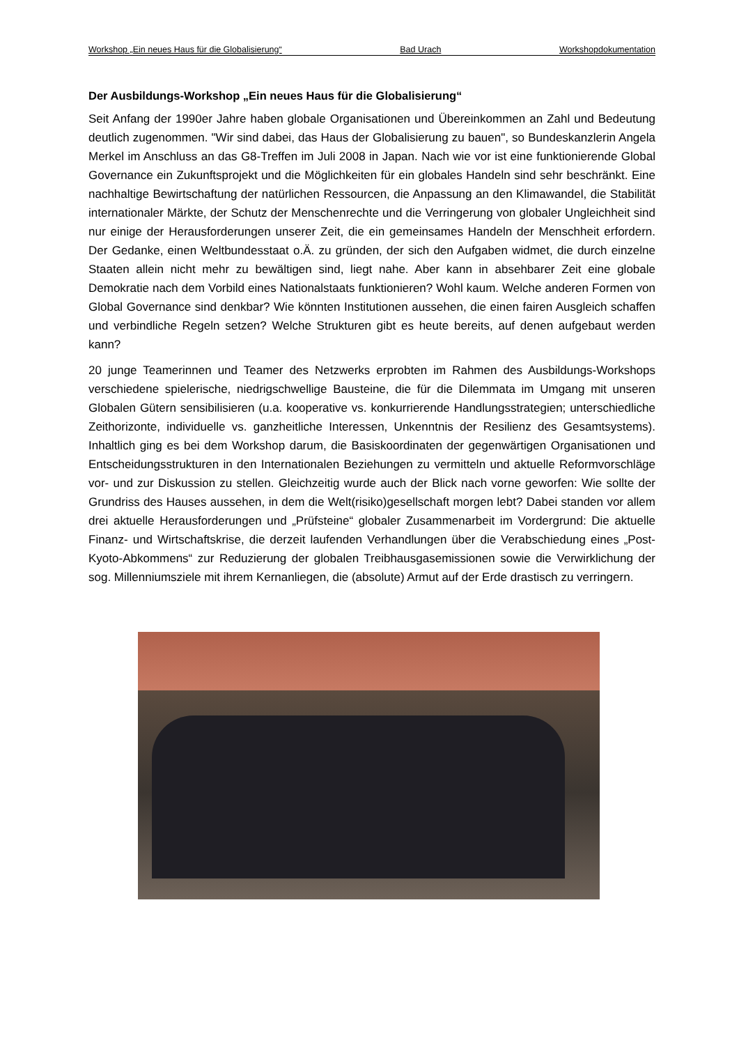Workshop „Ein neues Haus für die Globalisierung“Bad Urach Workshopdokumentation
Der Ausbildungs-Workshop „Ein neues Haus für die Globalisierung“
Seit Anfang der 1990er Jahre haben globale Organisationen und Übereinkommen an Zahl und Bedeutung deutlich zugenommen. "Wir sind dabei, das Haus der Globalisierung zu bauen", so Bundeskanzlerin Angela Merkel im Anschluss an das G8-Treffen im Juli 2008 in Japan. Nach wie vor ist eine funktionierende Global Governance ein Zukunftsprojekt und die Möglichkeiten für ein globales Handeln sind sehr beschränkt. Eine nachhaltige Bewirtschaftung der natürlichen Ressourcen, die Anpassung an den Klimawandel, die Stabilität internationaler Märkte, der Schutz der Menschenrechte und die Verringerung von globaler Ungleichheit sind nur einige der Herausforderungen unserer Zeit, die ein gemeinsames Handeln der Menschheit erfordern. Der Gedanke, einen Weltbundesstaat o.Ä. zu gründen, der sich den Aufgaben widmet, die durch einzelne Staaten allein nicht mehr zu bewältigen sind, liegt nahe. Aber kann in absehbarer Zeit eine globale Demokratie nach dem Vorbild eines Nationalstaats funktionieren? Wohl kaum. Welche anderen Formen von Global Governance sind denkbar? Wie könnten Institutionen aussehen, die einen fairen Ausgleich schaffen und verbindliche Regeln setzen? Welche Strukturen gibt es heute bereits, auf denen aufgebaut werden kann?
20 junge Teamerinnen und Teamer des Netzwerks erprobten im Rahmen des Ausbildungs-Workshops verschiedene spielerische, niedrigschwellige Bausteine, die für die Dilemmata im Umgang mit unseren Globalen Gütern sensibilisieren (u.a. kooperative vs. konkurrierende Handlungsstrategien; unterschiedliche Zeithorizonte, individuelle vs. ganzheitliche Interessen, Unkenntnis der Resilienz des Gesamtsystems). Inhaltlich ging es bei dem Workshop darum, die Basiskoordinaten der gegenwärtigen Organisationen und Entscheidungsstrukturen in den Internationalen Beziehungen zu vermitteln und aktuelle Reformvorschläge vor- und zur Diskussion zu stellen. Gleichzeitig wurde auch der Blick nach vorne geworfen: Wie sollte der Grundriss des Hauses aussehen, in dem die Welt(risiko)gesellschaft morgen lebt? Dabei standen vor allem drei aktuelle Herausforderungen und „Prüfsteine“ globaler Zusammenarbeit im Vordergrund: Die aktuelle Finanz- und Wirtschaftskrise, die derzeit laufenden Verhandlungen über die Verabschiedung eines „Post-Kyoto-Abkommens“ zur Reduzierung der globalen Treibhausgasemissionen sowie die Verwirklichung der sog. Millenniumsziele mit ihrem Kernanliegen, die (absolute) Armut auf der Erde drastisch zu verringern.